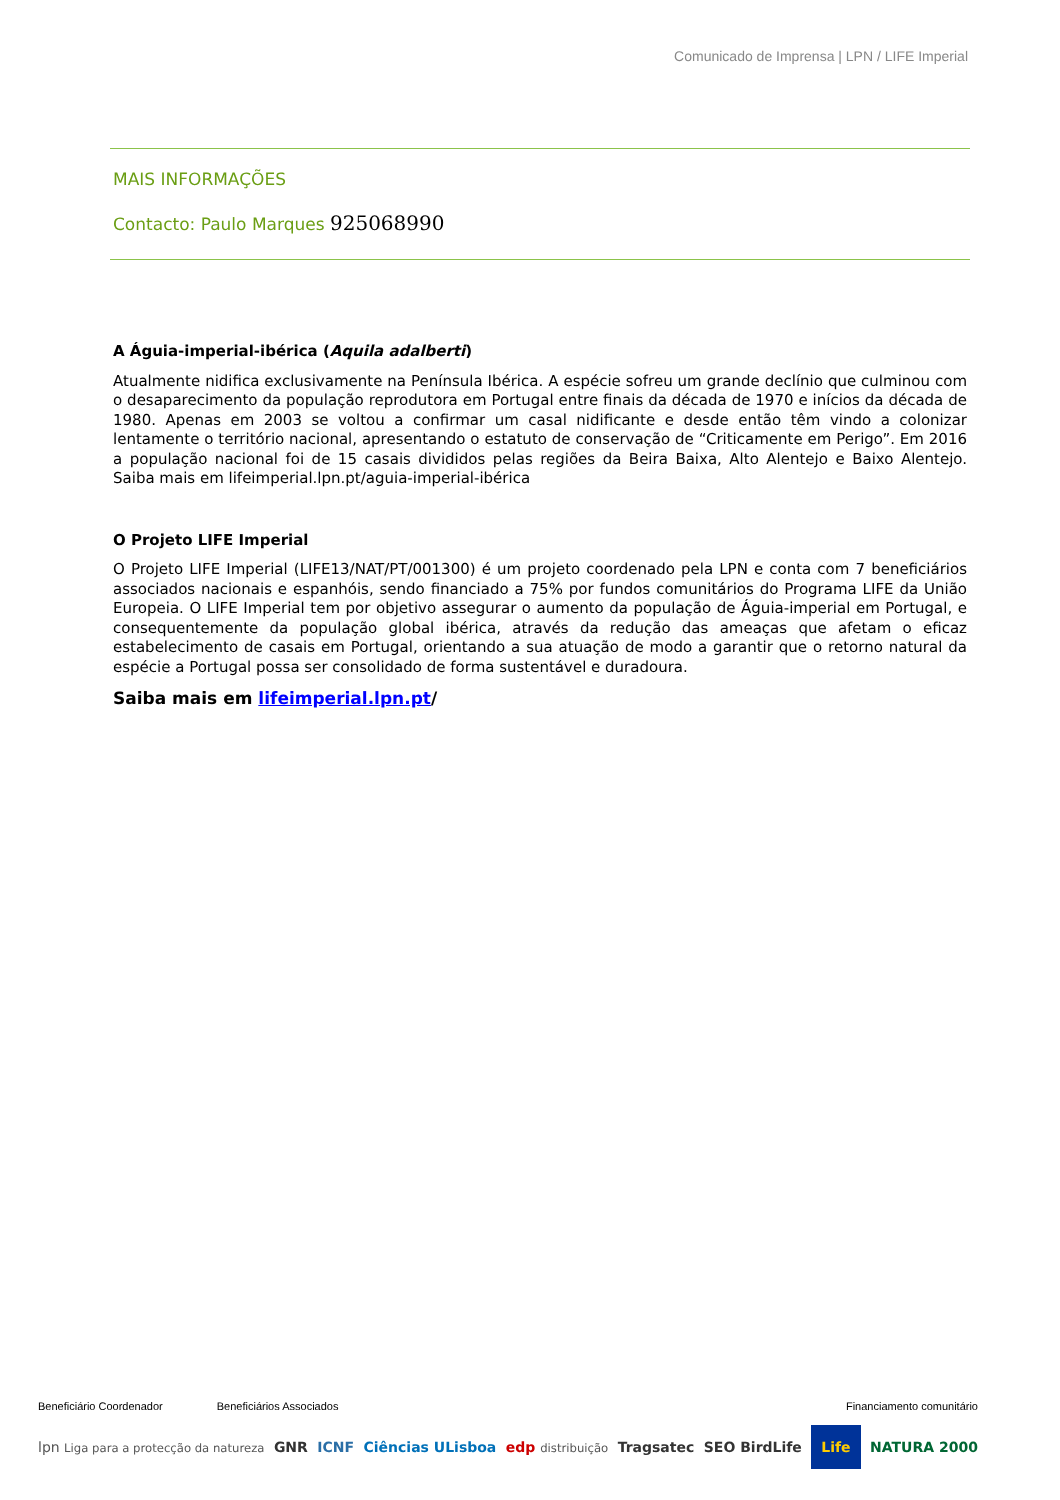Comunicado de Imprensa | LPN / LIFE Imperial
MAIS INFORMAÇÕES
Contacto: Paulo Marques 925068990
A Águia-imperial-ibérica (Aquila adalberti)
Atualmente nidifica exclusivamente na Península Ibérica. A espécie sofreu um grande declínio que culminou com o desaparecimento da população reprodutora em Portugal entre finais da década de 1970 e inícios da década de 1980. Apenas em 2003 se voltou a confirmar um casal nidificante e desde então têm vindo a colonizar lentamente o território nacional, apresentando o estatuto de conservação de “Criticamente em Perigo”. Em 2016 a população nacional foi de 15 casais divididos pelas regiões da Beira Baixa, Alto Alentejo e Baixo Alentejo. Saiba mais em lifeimperial.lpn.pt/aguia-imperial-ibérica
O Projeto LIFE Imperial
O Projeto LIFE Imperial (LIFE13/NAT/PT/001300) é um projeto coordenado pela LPN e conta com 7 beneficiários associados nacionais e espanhóis, sendo financiado a 75% por fundos comunitários do Programa LIFE da União Europeia. O LIFE Imperial tem por objetivo assegurar o aumento da população de Águia-imperial em Portugal, e consequentemente da população global ibérica, através da redução das ameaças que afetam o eficaz estabelecimento de casais em Portugal, orientando a sua atuação de modo a garantir que o retorno natural da espécie a Portugal possa ser consolidado de forma sustentável e duradoura.
Saiba mais em lifeimperial.lpn.pt/
Beneficiário Coordenador Beneficiários Associados Financiamento comunitário
lpn Liga para a protecção da natureza GNR ICNF Ciências ULisboa edp distribuição Tragsatec SEO BirdLife Life NATURA 2000